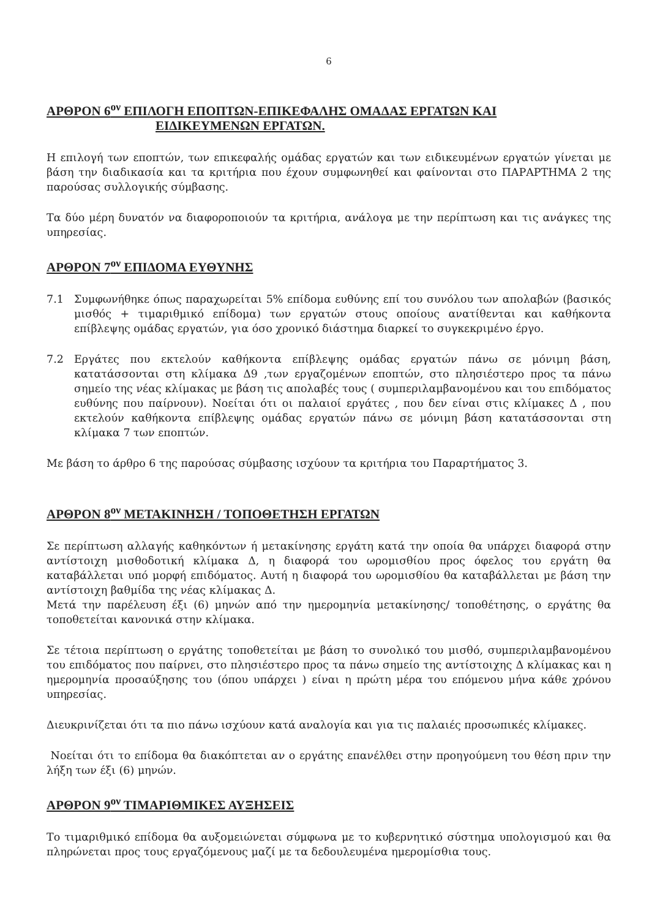6
ΑΡΘΡΟΝ 6<sup>ον</sup> ΕΠΙΛΟΓΗ ΕΠΟΠΤΩΝ-ΕΠΙΚΕΦΑΛΗΣ ΟΜΑΔΑΣ ΕΡΓΑΤΩΝ ΚΑΙ
ΕΙΔΙΚΕΥΜΕΝΩΝ ΕΡΓΑΤΩΝ.
Η επιλογή των εποπτών, των επικεφαλής ομάδας εργατών και των ειδικευμένων εργατών γίνεται με βάση την διαδικασία και τα κριτήρια που έχουν συμφωνηθεί και φαίνονται στο ΠΑΡΑΡΤΗΜΑ 2 της παρούσας συλλογικής σύμβασης.
Τα δύο μέρη δυνατόν να διαφοροποιούν τα κριτήρια, ανάλογα με την περίπτωση και τις ανάγκες της υπηρεσίας.
ΑΡΘΡΟΝ 7<sup>ον</sup> ΕΠΙΔΟΜΑ ΕΥΘΥΝΗΣ
7.1 Συμφωνήθηκε όπως παραχωρείται 5% επίδομα ευθύνης επί του συνόλου των απολαβών (βασικός μισθός + τιμαριθμικό επίδομα) των εργατών στους οποίους ανατίθενται και καθήκοντα επίβλεψης ομάδας εργατών, για όσο χρονικό διάστημα διαρκεί το συγκεκριμένο έργο.
7.2 Εργάτες που εκτελούν καθήκοντα επίβλεψης ομάδας εργατών πάνω σε μόνιμη βάση, κατατάσσονται στη κλίμακα Δ9 ,των εργαζομένων εποπτών, στο πλησιέστερο προς τα πάνω σημείο της νέας κλίμακας με βάση τις απολαβές τους ( συμπεριλαμβανομένου και του επιδόματος ευθύνης που παίρνουν). Νοείται ότι οι παλαιοί εργάτες , που δεν είναι στις κλίμακες Δ , που εκτελούν καθήκοντα επίβλεψης ομάδας εργατών πάνω σε μόνιμη βάση κατατάσσονται στη κλίμακα 7 των εποπτών.
Με βάση το άρθρο 6 της παρούσας σύμβασης ισχύουν τα κριτήρια του Παραρτήματος 3.
ΑΡΘΡΟΝ 8<sup>ον</sup> ΜΕΤΑΚΙΝΗΣΗ / ΤΟΠΟΘΕΤΗΣΗ ΕΡΓΑΤΩΝ
Σε περίπτωση αλλαγής καθηκόντων ή μετακίνησης εργάτη κατά την οποία θα υπάρχει διαφορά στην αντίστοιχη μισθοδοτική κλίμακα Δ, η διαφορά του ωρομισθίου προς όφελος του εργάτη θα καταβάλλεται υπό μορφή επιδόματος. Αυτή η διαφορά του ωρομισθίου θα καταβάλλεται με βάση την αντίστοιχη βαθμίδα της νέας κλίμακας Δ.
Μετά την παρέλευση έξι (6) μηνών από την ημερομηνία μετακίνησης/ τοποθέτησης, ο εργάτης θα τοποθετείται κανονικά στην κλίμακα.
Σε τέτοια περίπτωση ο εργάτης τοποθετείται με βάση το συνολικό του μισθό, συμπεριλαμβανομένου του επιδόματος που παίρνει, στο πλησιέστερο προς τα πάνω σημείο της αντίστοιχης Δ κλίμακας και η ημερομηνία προσαύξησης του (όπου υπάρχει ) είναι η πρώτη μέρα του επόμενου μήνα κάθε χρόνου υπηρεσίας.
Διευκρινίζεται ότι τα πιο πάνω ισχύουν κατά αναλογία και για τις παλαιές προσωπικές κλίμακες.
Νοείται ότι το επίδομα θα διακόπτεται αν ο εργάτης επανέλθει στην προηγούμενη του θέση πριν την λήξη των έξι (6) μηνών.
ΑΡΘΡΟΝ 9<sup>ον</sup> ΤΙΜΑΡΙΘΜΙΚΕΣ ΑΥΞΗΣΕΙΣ
Το τιμαριθμικό επίδομα θα αυξομειώνεται σύμφωνα με το κυβερνητικό σύστημα υπολογισμού και θα πληρώνεται προς τους εργαζόμενους μαζί με τα δεδουλευμένα ημερομίσθια τους.